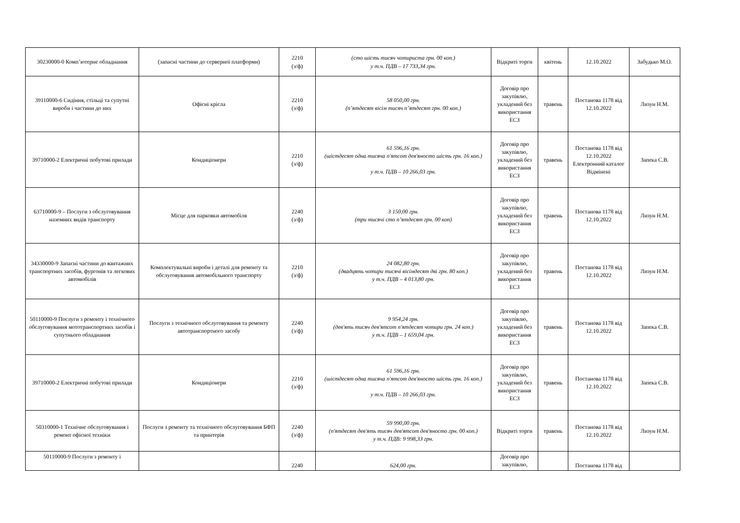| 30230000-0 Комп’ютерне обладнання | (запасні частини до серверної платформи) | 2210 (з/ф) | (сто шість тисяч чотириста грн. 00 коп.) у т.ч. ПДВ – 17 733,34 грн. | Відкриті торги | квітень | 12.10.2022 | Забудько М.О. |
| 39110000-6 Сидіння, стільці та супутні вироби і частини до них | Офісні крісла | 2210 (з/ф) | 58 050,00 грн. (п’ятдесят вісім тисяч п’ятдесят грн. 00 коп.) | Договір про закупівлю, укладений без використання ЕСЗ | травень | Постанова 1178 від 12.10.2022 | Лизун Н.М. |
| 39710000-2 Електричні побутові прилади | Кондиціонери | 2210 (з/ф) | 61 596,16 грн. (шістдесят одна тисяча п'ятсот дев'яносто шість грн. 16 коп.) у т.ч. ПДВ – 10 266,03 грн. | Договір про закупівлю, укладений без використання ЕСЗ | травень | Постанова 1178 від 12.10.2022 Електронний каталог Відмінені | Запека С.В. |
| 63710000-9 – Послуги з обслуговування наземних видів транспорту | Місце для парковки автомобіля | 2240 (з/ф) | 3 150,00 грн. (три тисячі сто п’ятдесят грн. 00 коп) | Договір про закупівлю, укладений без використання ЕСЗ | травень | Постанова 1178 від 12.10.2022 | Лизун Н.М. |
| 34330000-9 Запасні частини до вантажних транспортних засобів, фургонів та легкових автомобілів | Комплектувальні вироби і деталі для ремонту та обслуговування автомобільного транспорту | 2210 (з/ф) | 24 082,80 грн. (двадцять чотири тисячі вісімдесят дві грн. 80 коп.) у т.ч. ПДВ – 4 013,80 грн. | Договір про закупівлю, укладений без використання ЕСЗ | травень | Постанова 1178 від 12.10.2022 | Лизун Н.М. |
| 50110000-9 Послуги з ремонту і технічного обслуговування мототранспортних засобів і супутнього обладнання | Послуги з технічного обслуговування та ремонту автотранспортного засобу | 2240 (з/ф) | 9 954,24 грн. (дев'ять тисяч дев'ятсот п'ятдесят чотири грн. 24 коп.) у т.ч. ПДВ – 1 659,04 грн. | Договір про закупівлю, укладений без використання ЕСЗ | травень | Постанова 1178 від 12.10.2022 | Запека С.В. |
| 39710000-2 Електричні побутові прилади | Кондиціонери | 2210 (з/ф) | 61 596,16 грн. (шістдесят одна тисяча п'ятсот дев'яносто шість грн. 16 коп.) у т.ч. ПДВ – 10 266,03 грн. | Договір про закупівлю, укладений без використання ЕСЗ | травень | Постанова 1178 від 12.10.2022 | Запека С.В. |
| 50310000-1 Технічне обслуговування і ремонт офісної техніки | Послуги з ремонту та технічного обслуговування БФП та принтерів | 2240 (з/ф) | 59 990,00 грн. (п'ятдесят дев'ять тисяч дев'ятсот дев'яносто грн. 00 коп.) у т.ч. ПДВ: 9 998,33 грн. | Відкриті торги | травень | Постанова 1178 від 12.10.2022 | Лизун Н.М. |
| 50110000-9 Послуги з ремонту і | | 2240 | 624,00 грн. | Договір про закупівлю, | | Постанова 1178 від | |